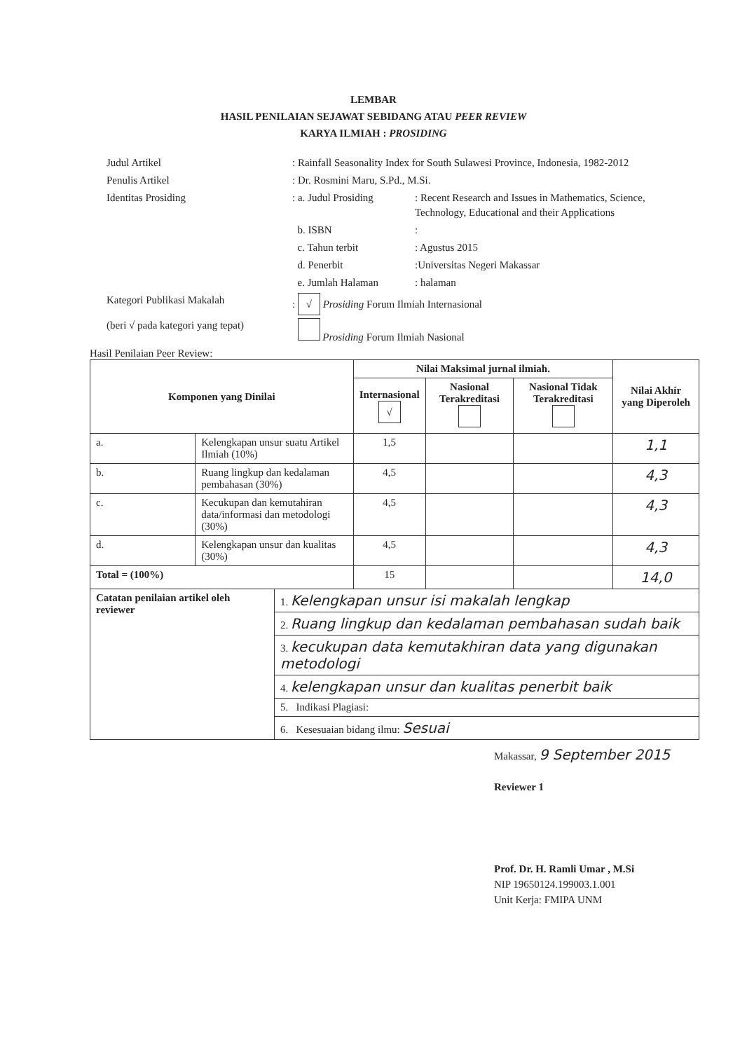LEMBAR
HASIL PENILAIAN SEJAWAT SEBIDANG ATAU PEER REVIEW
KARYA ILMIAH : PROSIDING
Judul Artikel : Rainfall Seasonality Index for South Sulawesi Province, Indonesia, 1982-2012
Penulis Artikel : Dr. Rosmini Maru, S.Pd., M.Si.
Identitas Prosiding : a. Judul Prosiding
: Recent Research and Issues in Mathematics, Science, Technology, Educational and their Applications
b. ISBN :
c. Tahun terbit : Agustus 2015
d. Penerbit :Universitas Negeri Makassar
e. Jumlah Halaman : halaman
Kategori Publikasi Makalah : √ Prosiding Forum Ilmiah Internasional
(beri √ pada kategori yang tepat)
Prosiding Forum Ilmiah Nasional
Hasil Penilaian Peer Review:
| Komponen yang Dinilai | | | Nilai Maksimal jurnal ilmiah. | | | Nilai Akhir yang Diperoleh |
| --- | --- | --- | --- | --- | --- | --- |
| | | | Internasional √ | Nasional Terakreditasi | Nasional Tidak Terakreditasi | |
| a. | Kelengkapan unsur suatu Artikel Ilmiah (10%) | | 1,5 | | | 1,1 |
| b. | Ruang lingkup dan kedalaman pembahasan (30%) | | 4,5 | | | 4,3 |
| c. | Kecukupan dan kemutahiran data/informasi dan metodologi (30%) | | 4,5 | | | 4,3 |
| d. | Kelengkapan unsur dan kualitas (30%) | | 4,5 | | | 4,3 |
| Total = (100%) | | | 15 | | | 14,0 |
| Catatan penilaian artikel oleh reviewer | | 1. Kelengkapan unsur isi makalah lengkap | | | | |
| | | 2. Ruang lingkup dan kedalaman pembahasan sudah baik | | | | |
| | | 3. kecukupan data kemutakhiran data yang digunakan metodologi | | | | |
| | | 4. kelengkapan unsur dan kualitas penerbit baik | | | | |
| | | 5. Indikasi Plagiasi: | | | | |
| | | 6. Kesesuaian bidang ilmu: Sesuai | | | | |
Makassar, 9 September 2015
Reviewer 1
Prof. Dr. H. Ramli Umar , M.Si
NIP 19650124.199003.1.001
Unit Kerja: FMIPA UNM